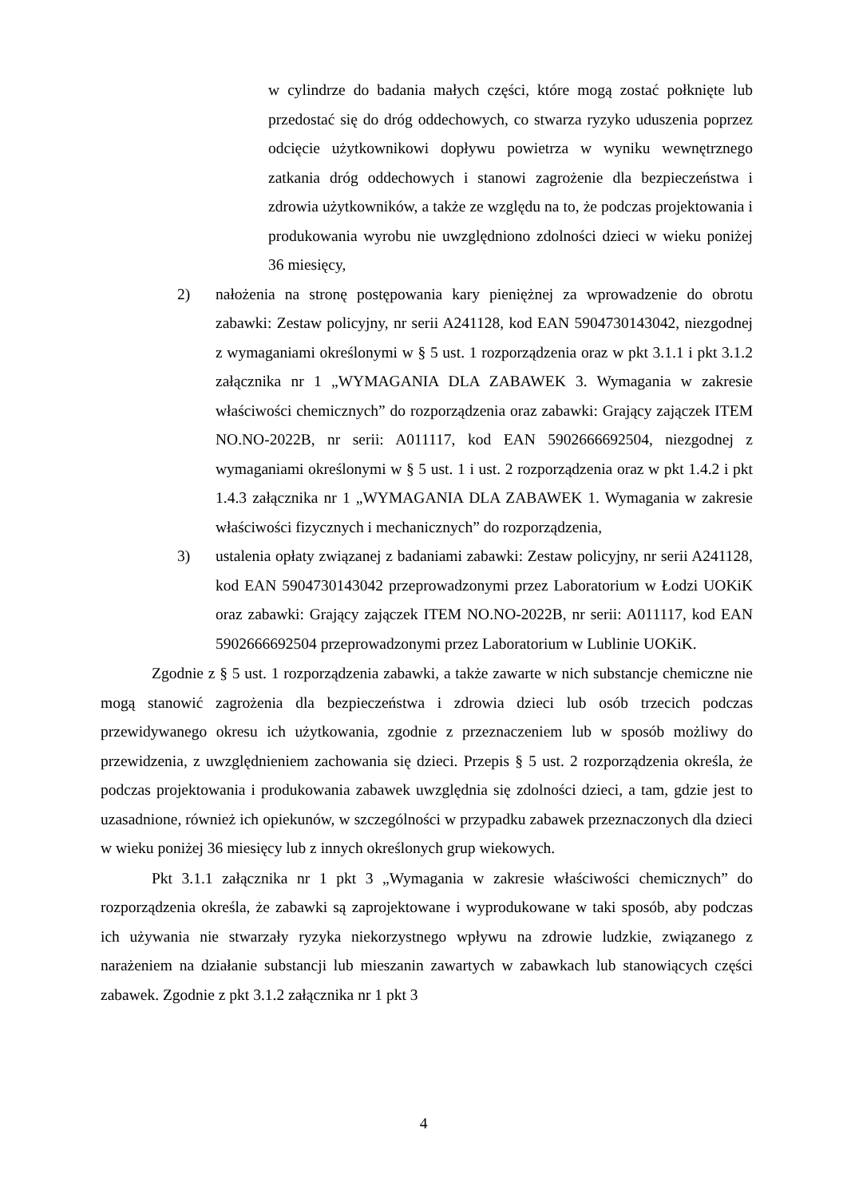w cylindrze do badania małych części, które mogą zostać połknięte lub przedostać się do dróg oddechowych, co stwarza ryzyko uduszenia poprzez odcięcie użytkownikowi dopływu powietrza w wyniku wewnętrznego zatkania dróg oddechowych i stanowi zagrożenie dla bezpieczeństwa i zdrowia użytkowników, a także ze względu na to, że podczas projektowania i produkowania wyrobu nie uwzględniono zdolności dzieci w wieku poniżej 36 miesięcy,
2) nałożenia na stronę postępowania kary pieniężnej za wprowadzenie do obrotu zabawki: Zestaw policyjny, nr serii A241128, kod EAN 5904730143042, niezgodnej z wymaganiami określonymi w § 5 ust. 1 rozporządzenia oraz w pkt 3.1.1 i pkt 3.1.2 załącznika nr 1 „WYMAGANIA DLA ZABAWEK 3. Wymagania w zakresie właściwości chemicznych” do rozporządzenia oraz zabawki: Grający zajączek ITEM NO.NO-2022B, nr serii: A011117, kod EAN 5902666692504, niezgodnej z wymaganiami określonymi w § 5 ust. 1 i ust. 2 rozporządzenia oraz w pkt 1.4.2 i pkt 1.4.3 załącznika nr 1 „WYMAGANIA DLA ZABAWEK 1. Wymagania w zakresie właściwości fizycznych i mechanicznych” do rozporządzenia,
3) ustalenia opłaty związanej z badaniami zabawki: Zestaw policyjny, nr serii A241128, kod EAN 5904730143042 przeprowadzonymi przez Laboratorium w Łodzi UOKiK oraz zabawki: Grający zajączek ITEM NO.NO-2022B, nr serii: A011117, kod EAN 5902666692504 przeprowadzonymi przez Laboratorium w Lublinie UOKiK.
Zgodnie z § 5 ust. 1 rozporządzenia zabawki, a także zawarte w nich substancje chemiczne nie mogą stanowić zagrożenia dla bezpieczeństwa i zdrowia dzieci lub osób trzecich podczas przewidywanego okresu ich użytkowania, zgodnie z przeznaczeniem lub w sposób możliwy do przewidzenia, z uwzględnieniem zachowania się dzieci. Przepis § 5 ust. 2 rozporządzenia określa, że podczas projektowania i produkowania zabawek uwzględnia się zdolności dzieci, a tam, gdzie jest to uzasadnione, również ich opiekunów, w szczególności w przypadku zabawek przeznaczonych dla dzieci w wieku poniżej 36 miesięcy lub z innych określonych grup wiekowych.
Pkt 3.1.1 załącznika nr 1 pkt 3 „Wymagania w zakresie właściwości chemicznych” do rozporządzenia określa, że zabawki są zaprojektowane i wyprodukowane w taki sposób, aby podczas ich używania nie stwarzały ryzyka niekorzystnego wpływu na zdrowie ludzkie, związanego z narażeniem na działanie substancji lub mieszanin zawartych w zabawkach lub stanowiących części zabawek. Zgodnie z pkt 3.1.2 załącznika nr 1 pkt 3
4